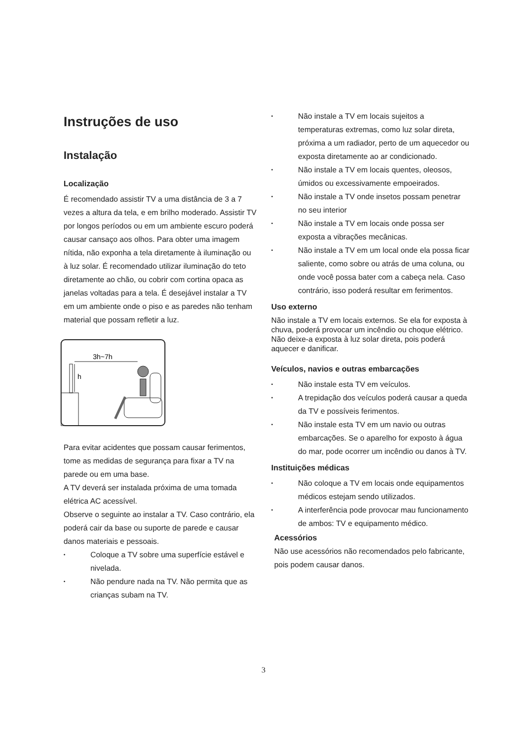Instruções de uso
Instalação
Localização
É recomendado assistir TV a uma distância de 3 a 7 vezes a altura da tela, e em brilho moderado. Assistir TV por longos períodos ou em um ambiente escuro poderá causar cansaço aos olhos. Para obter uma imagem nítida, não exponha a tela diretamente à iluminação ou à luz solar. É recomendado utilizar iluminação do teto diretamente ao chão, ou cobrir com cortina opaca as janelas voltadas para a tela. É desejável instalar a TV em um ambiente onde o piso e as paredes não tenham material que possam refletir a luz.
3h~7h
h
Para evitar acidentes que possam causar ferimentos, tome as medidas de segurança para fixar a TV na parede ou em uma base.
A TV deverá ser instalada próxima de uma tomada elétrica AC acessível.
Observe o seguinte ao instalar a TV. Caso contrário, ela poderá cair da base ou suporte de parede e causar danos materiais e pessoais.
• Coloque a TV sobre uma superfície estável e nivelada.
• Não pendure nada na TV. Não permita que as crianças subam na TV.
• Não instale a TV em locais sujeitos a temperaturas extremas, como luz solar direta, próxima a um radiador, perto de um aquecedor ou exposta diretamente ao ar condicionado.
• Não instale a TV em locais quentes, oleosos, úmidos ou excessivamente empoeirados.
• Não instale a TV onde insetos possam penetrar no seu interior
• Não instale a TV em locais onde possa ser exposta a vibrações mecânicas.
• Não instale a TV em um local onde ela possa ficar saliente, como sobre ou atrás de uma coluna, ou onde você possa bater com a cabeça nela. Caso contrário, isso poderá resultar em ferimentos.
Uso externo
Não instale a TV em locais externos. Se ela for exposta à chuva, poderá provocar um incêndio ou choque elétrico. Não deixe-a exposta à luz solar direta, pois poderá aquecer e danificar.
Veículos, navios e outras embarcações
• Não instale esta TV em veículos.
• A trepidação dos veículos poderá causar a queda da TV e possíveis ferimentos.
• Não instale esta TV em um navio ou outras embarcações. Se o aparelho for exposto à água do mar, pode ocorrer um incêndio ou danos à TV.
Instituições médicas
• Não coloque a TV em locais onde equipamentos médicos estejam sendo utilizados.
• A interferência pode provocar mau funcionamento de ambos: TV e equipamento médico.
Acessórios
Não use acessórios não recomendados pelo fabricante, pois podem causar danos.
3